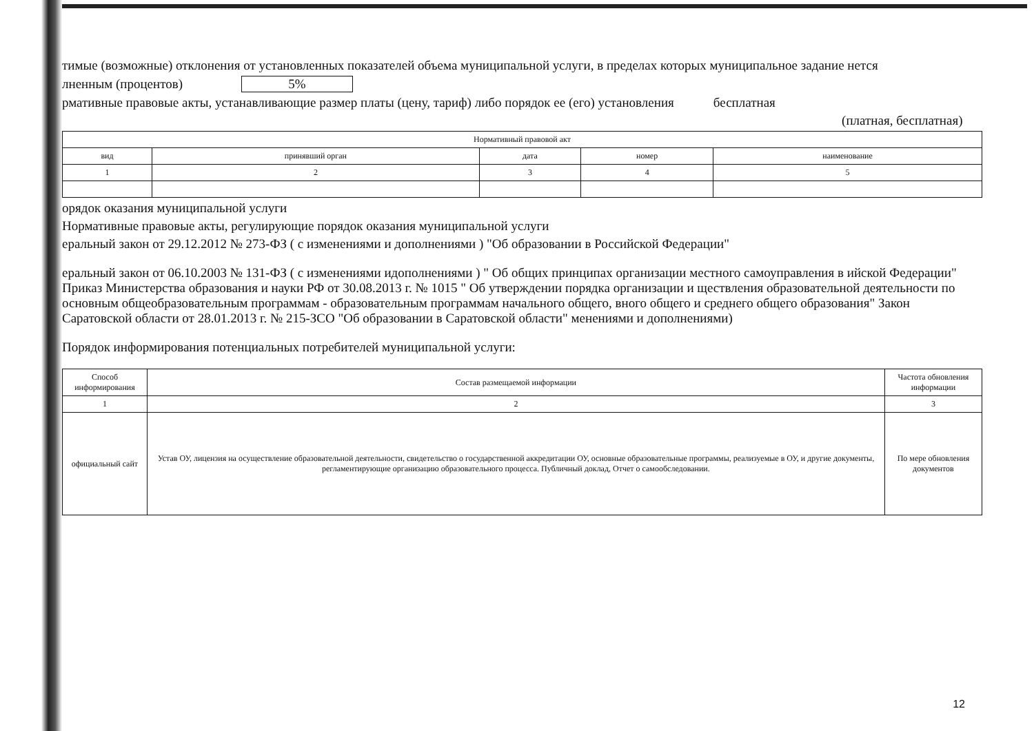тимые (возможные) отклонения от установленных показателей объема муниципальной услуги, в пределах которых муниципальное задание нется
лненным (процентов) 5%
рмативные правовые акты, устанавливающие размер платы (цену, тариф) либо порядок ее (его) установления бесплатная
(платная, бесплатная)
| Нормативный правовой акт | | | | |
| --- | --- | --- | --- | --- |
| вид | принявший орган | дата | номер | наименование |
| 1 | 2 | 3 | 4 | 5 |
орядок оказания муниципальной услуги
Нормативные правовые акты, регулирующие порядок оказания муниципальной услуги
еральный закон от 29.12.2012 № 273-ФЗ ( с изменениями и дополнениями ) "Об образовании в Российской Федерации"
еральный закон от 06.10.2003 № 131-ФЗ ( с изменениями идополнениями ) " Об общих принципах организации местного самоуправления в ийской Федерации" Приказ Министерства образования и науки РФ от 30.08.2013 г. № 1015 " Об утверждении порядка организации и ществления образовательной деятельности по основным общеобразовательным программам - образовательным программам начального общего, вного общего и среднего общего образования" Закон Саратовской области от 28.01.2013 г. № 215-ЗСО "Об образовании в Саратовской области" менениями и дополнениями)
Порядок информирования потенциальных потребителей муниципальной услуги:
| Способ информирования | Состав размещаемой информации | Частота обновления информации |
| --- | --- | --- |
| 1 | 2 | 3 |
| официальный сайт | Устав ОУ, лицензия на осуществление образовательной деятельности, свидетельство о государственной аккредитации ОУ, основные образовательные программы, реализуемые в ОУ, и другие документы, регламентирующие организацию образовательного процесса. Публичный доклад, Отчет о самообследовании. | По мере обновления документов |
12